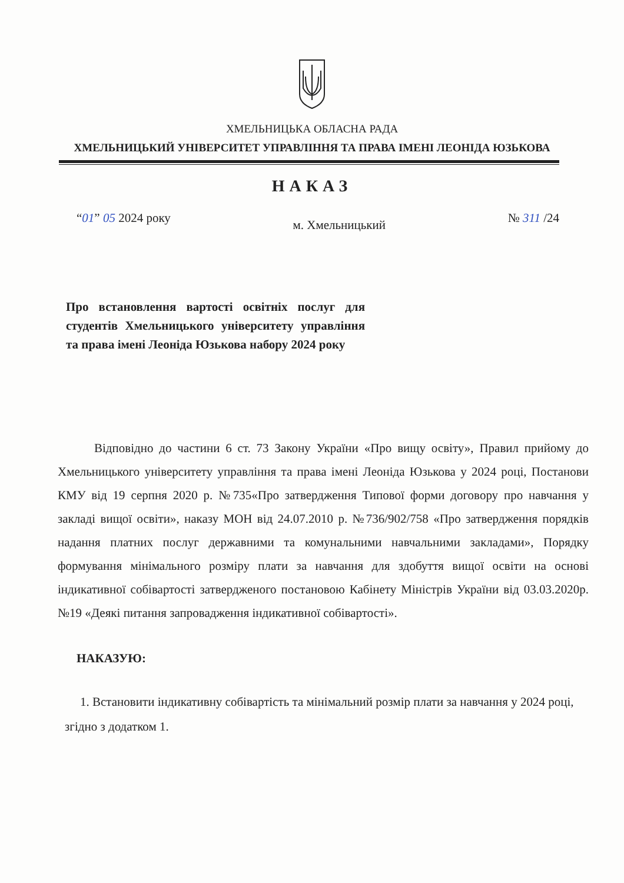ХМЕЛЬНИЦЬКА ОБЛАСНА РАДА
ХМЕЛЬНИЦЬКИЙ УНІВЕРСИТЕТ УПРАВЛІННЯ ТА ПРАВА ІМЕНІ ЛЕОНІДА ЮЗЬКОВА
НАКАЗ
“01” 05 2024 року м. Хмельницький № 311 /24
Про встановлення вартості освітніх послуг для студентів Хмельницького університету управління та права імені Леоніда Юзькова набору 2024 року
Відповідно до частини 6 ст. 73 Закону України «Про вищу освіту», Правил прийому до Хмельницького університету управління та права імені Леоніда Юзькова у 2024 році, Постанови КМУ від 19 серпня 2020 р. №735«Про затвердження Типової форми договору про навчання у закладі вищої освіти», наказу МОН від 24.07.2010 р. №736/902/758 «Про затвердження порядків надання платних послуг державними та комунальними навчальними закладами», Порядку формування мінімального розміру плати за навчання для здобуття вищої освіти на основі індикативної собівартості затвердженого постановою Кабінету Міністрів України від 03.03.2020р. №19 «Деякі питання запровадження індикативної собівартості».
НАКАЗУЮ:
1. Встановити індикативну собівартість та мінімальний розмір плати за навчання у 2024 році, згідно з додатком 1.